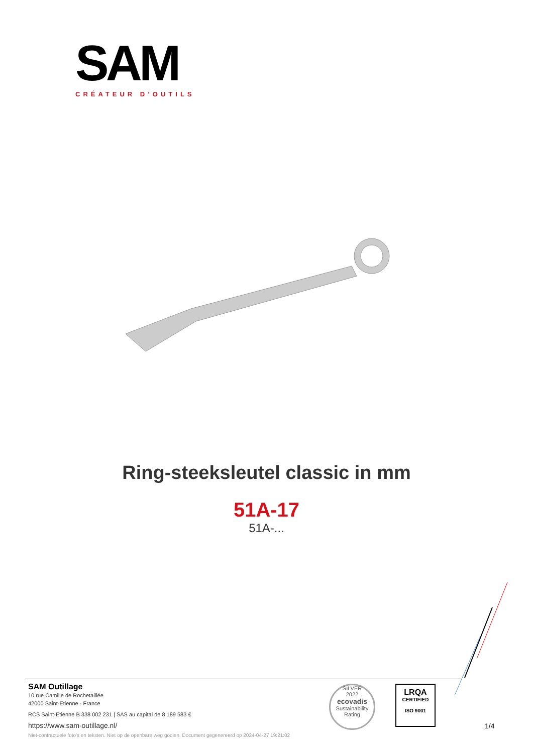SAM
CRÉATEUR D’OUTILS
Ring-steeksleutel classic in mm
51A-17
51A-...
SAM Outillage
10 rue Camille de Rochetaillée
42000 Saint-Etienne - France
RCS Saint-Etienne B 338 002 231 | SAS au capital de 8 189 583 €
https://www.sam-outillage.nl/
Niet-contractuele foto's en teksten. Niet op de openbare weg gooien. Document gegenereerd op 2024-04-27 19:21:02
SILVER
2022
ecovadis
Sustainability Rating
LRQA
CERTIFIED
ISO 9001
1/4